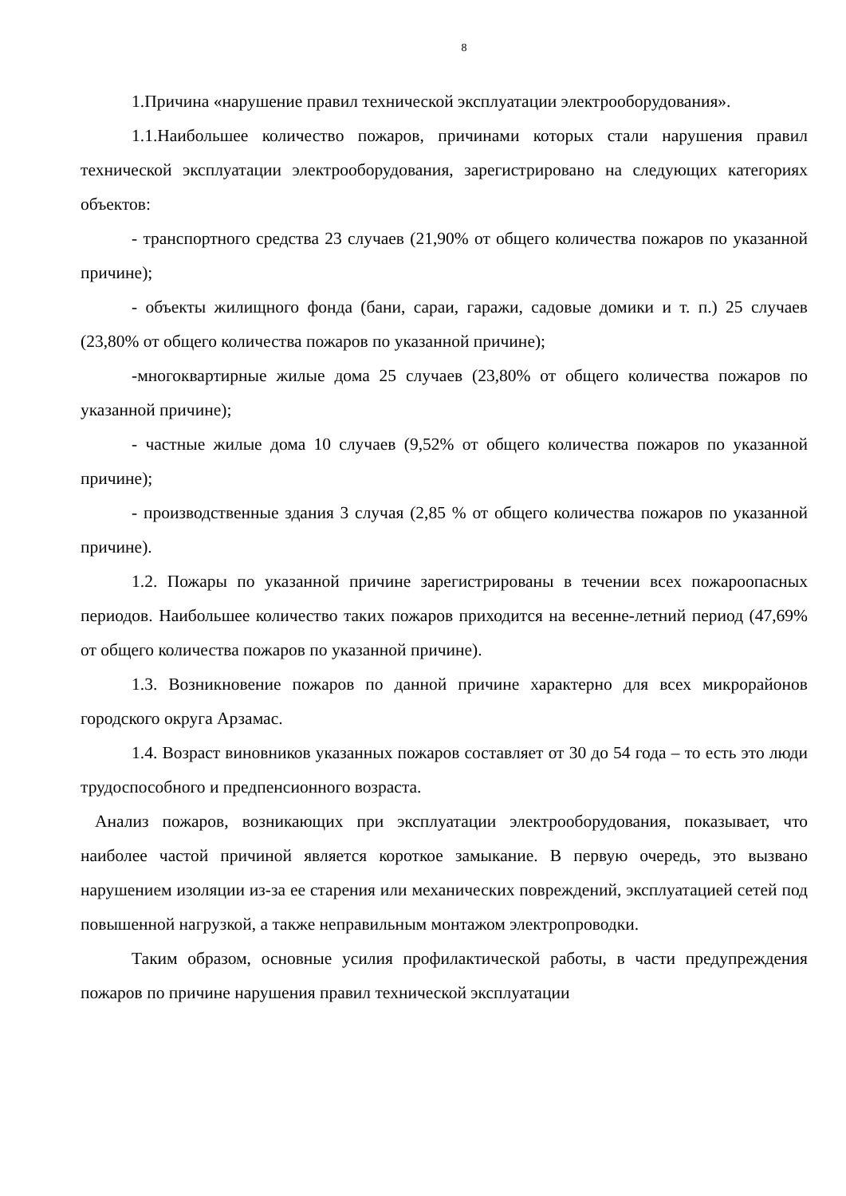8
1.Причина «нарушение правил технической эксплуатации электрооборудования».
1.1.Наибольшее количество пожаров, причинами которых стали нарушения правил технической эксплуатации электрооборудования, зарегистрировано на следующих категориях объектов:
- транспортного средства 23 случаев (21,90% от общего количества пожаров по указанной причине);
- объекты жилищного фонда (бани, сараи, гаражи, садовые домики и т. п.) 25 случаев (23,80% от общего количества пожаров по указанной причине);
-многоквартирные жилые дома 25 случаев (23,80% от общего количества пожаров по указанной причине);
- частные жилые дома 10 случаев (9,52% от общего количества пожаров по указанной причине);
- производственные здания 3 случая (2,85 % от общего количества пожаров по указанной причине).
1.2. Пожары по указанной причине зарегистрированы в течении всех пожароопасных периодов. Наибольшее количество таких пожаров приходится на весенне-летний период (47,69% от общего количества пожаров по указанной причине).
1.3. Возникновение пожаров по данной причине характерно для всех микрорайонов городского округа Арзамас.
1.4. Возраст виновников указанных пожаров составляет от 30 до 54 года – то есть это люди трудоспособного и предпенсионного возраста.
Анализ пожаров, возникающих при эксплуатации электрооборудования, показывает, что наиболее частой причиной является короткое замыкание. В первую очередь, это вызвано нарушением изоляции из-за ее старения или механических повреждений, эксплуатацией сетей под повышенной нагрузкой, а также неправильным монтажом электропроводки.
Таким образом, основные усилия профилактической работы, в части предупреждения пожаров по причине нарушения правил технической эксплуатации